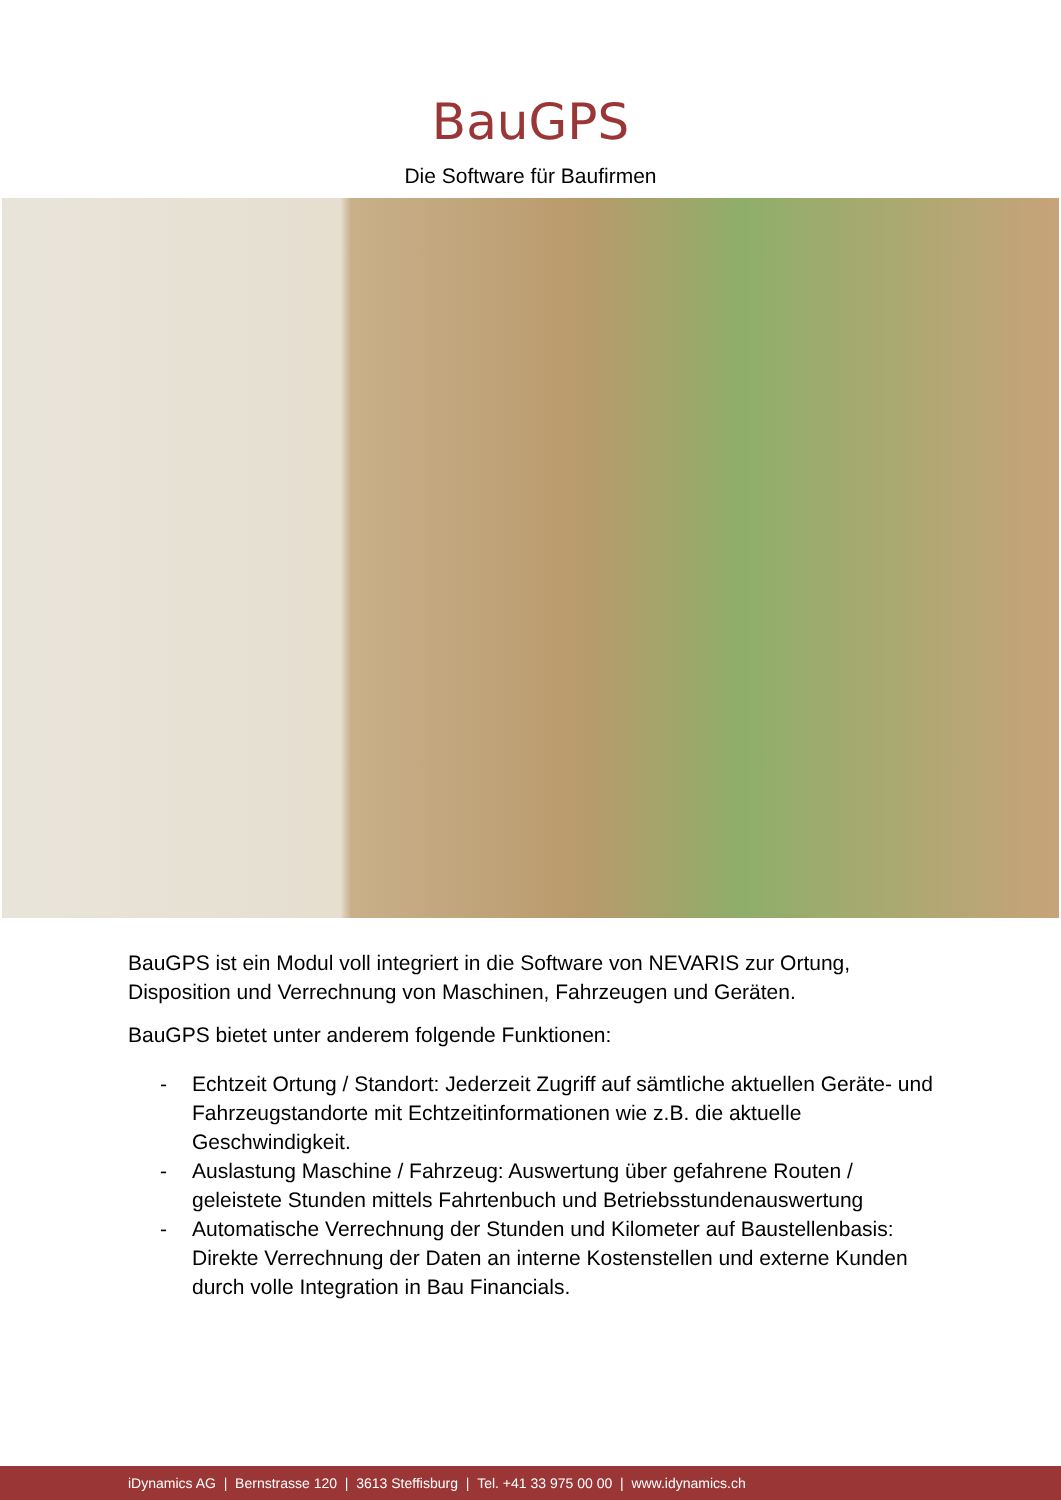BauGPS
Die Software für Baufirmen
BauGPS ist ein Modul voll integriert in die Software von NEVARIS zur Ortung, Disposition und Verrechnung von Maschinen, Fahrzeugen und Geräten.
BauGPS bietet unter anderem folgende Funktionen:
- Echtzeit Ortung / Standort: Jederzeit Zugriff auf sämtliche aktuellen Geräte- und Fahrzeugstandorte mit Echtzeitinformationen wie z.B. die aktuelle Geschwindigkeit.
- Auslastung Maschine / Fahrzeug: Auswertung über gefahrene Routen / geleistete Stunden mittels Fahrtenbuch und Betriebsstundenauswertung
- Automatische Verrechnung der Stunden und Kilometer auf Baustellenbasis: Direkte Verrechnung der Daten an interne Kostenstellen und externe Kunden durch volle Integration in Bau Financials.
iDynamics AG | Bernstrasse 120 | 3613 Steffisburg | Tel. +41 33 975 00 00 | www.idynamics.ch